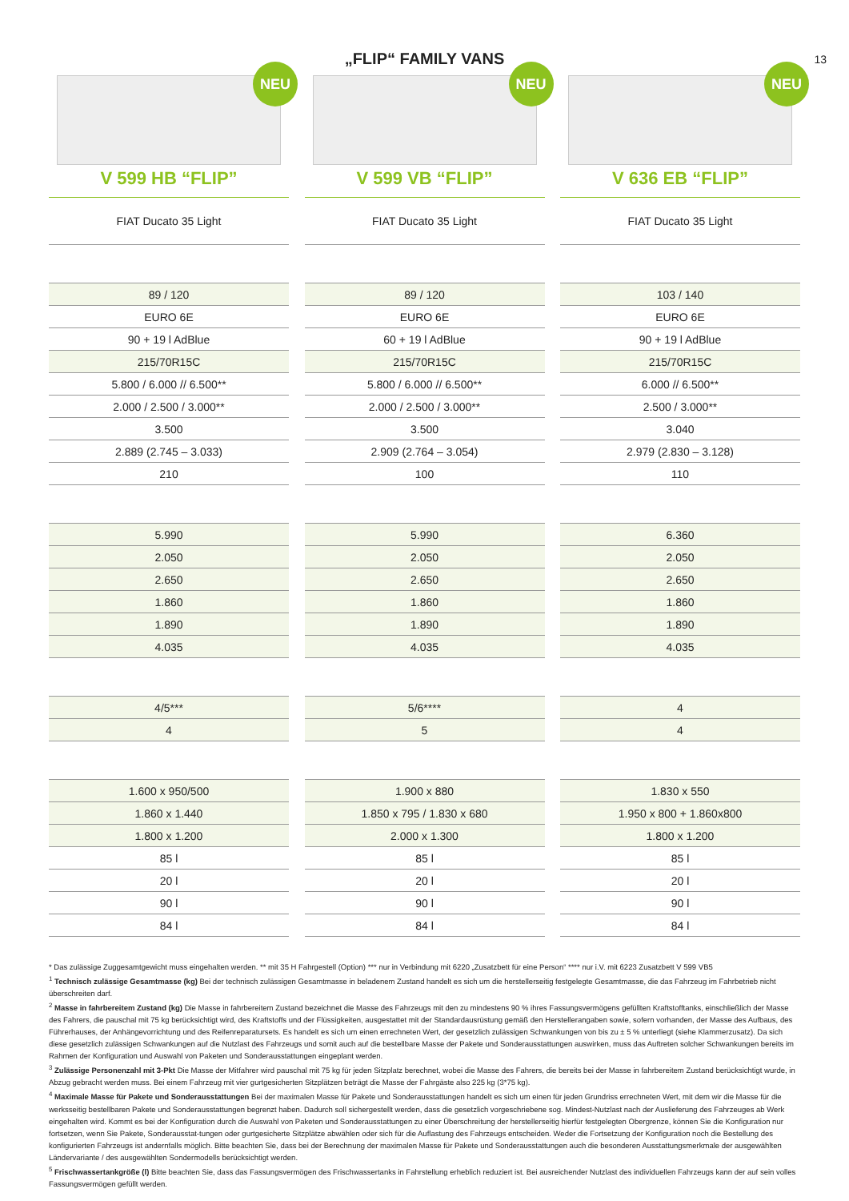„FLIP“ FAMILY VANS
13
NEU
V 599 HB “FLIP”
| FIAT Ducato 35 Light |
| 89 / 120 |
| EURO 6E |
| 90 + 19 l AdBlue |
| 215/70R15C |
| 5.800 / 6.000 // 6.500** |
| 2.000 / 2.500 / 3.000** |
| 3.500 |
| 2.889 (2.745 – 3.033) |
| 210 |
| 5.990 |
| 2.050 |
| 2.650 |
| 1.860 |
| 1.890 |
| 4.035 |
| 4/5*** |
| 4 |
| 1.600 x 950/500 |
| 1.860 x 1.440 |
| 1.800 x 1.200 |
| 85 l |
| 20 l |
| 90 l |
| 84 l |
NEU
V 599 VB “FLIP”
| FIAT Ducato 35 Light |
| 89 / 120 |
| EURO 6E |
| 60 + 19 l AdBlue |
| 215/70R15C |
| 5.800 / 6.000 // 6.500** |
| 2.000 / 2.500 / 3.000** |
| 3.500 |
| 2.909 (2.764 – 3.054) |
| 100 |
| 5.990 |
| 2.050 |
| 2.650 |
| 1.860 |
| 1.890 |
| 4.035 |
| 5/6**** |
| 5 |
| 1.900 x 880 |
| 1.850 x 795 / 1.830 x 680 |
| 2.000 x 1.300 |
| 85 l |
| 20 l |
| 90 l |
| 84 l |
NEU
V 636 EB “FLIP”
| FIAT Ducato 35 Light |
| 103 / 140 |
| EURO 6E |
| 90 + 19 l AdBlue |
| 215/70R15C |
| 6.000 // 6.500** |
| 2.500 / 3.000** |
| 3.040 |
| 2.979 (2.830 – 3.128) |
| 110 |
| 6.360 |
| 2.050 |
| 2.650 |
| 1.860 |
| 1.890 |
| 4.035 |
| 4 |
| 4 |
| 1.830 x 550 |
| 1.950 x 800 + 1.860x800 |
| 1.800 x 1.200 |
| 85 l |
| 20 l |
| 90 l |
| 84 l |
* Das zulässige Zuggesamtgewicht muss eingehalten werden. ** mit 35 H Fahrgestell (Option) *** nur in Verbindung mit 6220 „Zusatzbett für eine Person“ **** nur i.V. mit 6223 Zusatzbett V 599 VB5
<sup>1</sup> Technisch zulässige Gesamtmasse (kg) Bei der technisch zulässigen Gesamtmasse in beladenem Zustand handelt es sich um die herstellerseitig festgelegte Gesamtmasse, die das Fahrzeug im Fahrbetrieb nicht überschreiten darf.
<sup>2</sup> Masse in fahrbereitem Zustand (kg) Die Masse in fahrbereitem Zustand bezeichnet die Masse des Fahrzeugs mit den zu mindestens 90 % ihres Fassungsvermögens gefüllten Kraftstofftanks, einschließlich der Masse des Fahrers, die pauschal mit 75 kg berücksichtigt wird, des Kraftstoffs und der Flüssigkeiten, ausgestattet mit der Standardausrüstung gemäß den Herstellerangaben sowie, sofern vorhanden, der Masse des Aufbaus, des Führerhauses, der Anhängevorrichtung und des Reifenreparatursets. Es handelt es sich um einen errechneten Wert, der gesetzlich zulässigen Schwankungen von bis zu ± 5 % unterliegt (siehe Klammerzusatz). Da sich diese gesetzlich zulässigen Schwankungen auf die Nutzlast des Fahrzeugs und somit auch auf die bestellbare Masse der Pakete und Sonderausstattungen auswirken, muss das Auftreten solcher Schwankungen bereits im Rahmen der Konfiguration und Auswahl von Paketen und Sonderausstattungen eingeplant werden.
<sup>3</sup> Zulässige Personenzahl mit 3-Pkt Die Masse der Mitfahrer wird pauschal mit 75 kg für jeden Sitzplatz berechnet, wobei die Masse des Fahrers, die bereits bei der Masse in fahrbereitem Zustand berücksichtigt wurde, in Abzug gebracht werden muss. Bei einem Fahrzeug mit vier gurtgesicherten Sitzplätzen beträgt die Masse der Fahrgäste also 225 kg (3*75 kg).
<sup>4</sup> Maximale Masse für Pakete und Sonderausstattungen Bei der maximalen Masse für Pakete und Sonderausstattungen handelt es sich um einen für jeden Grundriss errechneten Wert, mit dem wir die Masse für die werksseitig bestellbaren Pakete und Sonderausstattungen begrenzt haben. Dadurch soll sichergestellt werden, dass die gesetzlich vorgeschriebene sog. Mindest-Nutzlast nach der Auslieferung des Fahrzeuges ab Werk eingehalten wird. Kommt es bei der Konfiguration durch die Auswahl von Paketen und Sonderausstattungen zu einer Überschreitung der herstellerseitig hierfür festgelegten Obergrenze, können Sie die Konfiguration nur fortsetzen, wenn Sie Pakete, Sonderausstat-tungen oder gurtgesicherte Sitzplätze abwählen oder sich für die Auflastung des Fahrzeugs entscheiden. Weder die Fortsetzung der Konfiguration noch die Bestellung des konfigurierten Fahrzeugs ist andernfalls möglich. Bitte beachten Sie, dass bei der Berechnung der maximalen Masse für Pakete und Sonderausstattungen auch die besonderen Ausstattungsmerkmale der ausgewählten Ländervariante / des ausgewählten Sondermodells berücksichtigt werden.
<sup>5</sup> Frischwassertankgröße (l) Bitte beachten Sie, dass das Fassungsvermögen des Frischwassertanks in Fahrstellung erheblich reduziert ist. Bei ausreichender Nutzlast des individuellen Fahrzeugs kann der auf sein volles Fassungsvermögen gefüllt werden.